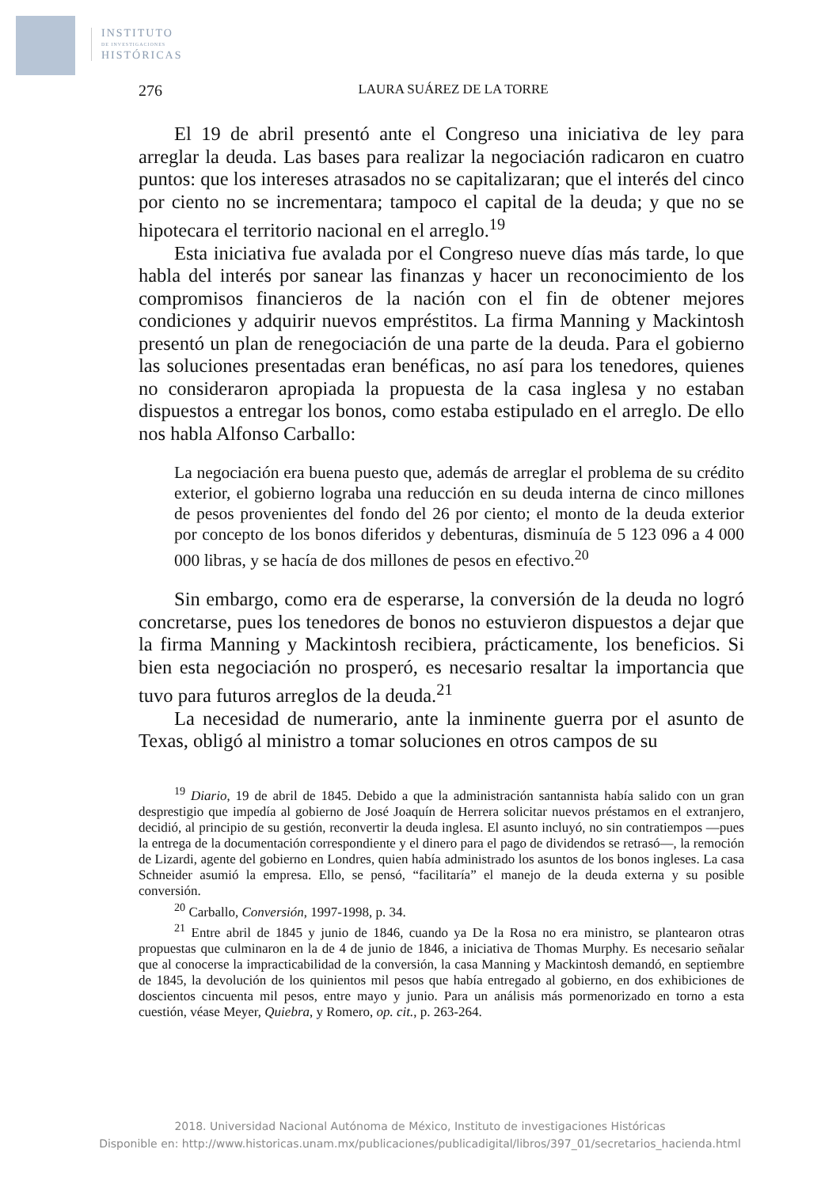INSTITUTO
DE INVESTIGACIONES
HISTÓRICAS
276 LAURA SUÁREZ DE LA TORRE
El 19 de abril presentó ante el Congreso una iniciativa de ley para arreglar la deuda. Las bases para realizar la negociación radicaron en cuatro puntos: que los intereses atrasados no se capitalizaran; que el interés del cinco por ciento no se incrementara; tampoco el capital de la deuda; y que no se hipotecara el territorio nacional en el arreglo.<sup>19</sup>
Esta iniciativa fue avalada por el Congreso nueve días más tarde, lo que habla del interés por sanear las finanzas y hacer un reconocimiento de los compromisos financieros de la nación con el fin de obtener mejores condiciones y adquirir nuevos empréstitos. La firma Manning y Mackintosh presentó un plan de renegociación de una parte de la deuda. Para el gobierno las soluciones presentadas eran benéficas, no así para los tenedores, quienes no consideraron apropiada la propuesta de la casa inglesa y no estaban dispuestos a entregar los bonos, como estaba estipulado en el arreglo. De ello nos habla Alfonso Carballo:
La negociación era buena puesto que, además de arreglar el problema de su crédito exterior, el gobierno lograba una reducción en su deuda interna de cinco millones de pesos provenientes del fondo del 26 por ciento; el monto de la deuda exterior por concepto de los bonos diferidos y debenturas, disminuía de 5 123 096 a 4 000 000 libras, y se hacía de dos millones de pesos en efectivo.<sup>20</sup>
Sin embargo, como era de esperarse, la conversión de la deuda no logró concretarse, pues los tenedores de bonos no estuvieron dispuestos a dejar que la firma Manning y Mackintosh recibiera, prácticamente, los beneficios. Si bien esta negociación no prosperó, es necesario resaltar la importancia que tuvo para futuros arreglos de la deuda.<sup>21</sup>
La necesidad de numerario, ante la inminente guerra por el asunto de Texas, obligó al ministro a tomar soluciones en otros campos de su
<sup>19</sup> Diario, 19 de abril de 1845. Debido a que la administración santannista había salido con un gran desprestigio que impedía al gobierno de José Joaquín de Herrera solicitar nuevos préstamos en el extranjero, decidió, al principio de su gestión, reconvertir la deuda inglesa. El asunto incluyó, no sin contratiempos —pues la entrega de la documentación correspondiente y el dinero para el pago de dividendos se retrasó—, la remoción de Lizardi, agente del gobierno en Londres, quien había administrado los asuntos de los bonos ingleses. La casa Schneider asumió la empresa. Ello, se pensó, “facilitaría” el manejo de la deuda externa y su posible conversión.
<sup>20</sup> Carballo, Conversión, 1997-1998, p. 34.
<sup>21</sup> Entre abril de 1845 y junio de 1846, cuando ya De la Rosa no era ministro, se plantearon otras propuestas que culminaron en la de 4 de junio de 1846, a iniciativa de Thomas Murphy. Es necesario señalar que al conocerse la impracticabilidad de la conversión, la casa Manning y Mackintosh demandó, en septiembre de 1845, la devolución de los quinientos mil pesos que había entregado al gobierno, en dos exhibiciones de doscientos cincuenta mil pesos, entre mayo y junio. Para un análisis más pormenorizado en torno a esta cuestión, véase Meyer, Quiebra, y Romero, op. cit., p. 263-264.
2018. Universidad Nacional Autónoma de México, Instituto de investigaciones Históricas
Disponible en: http://www.historicas.unam.mx/publicaciones/publicadigital/libros/397_01/secretarios_hacienda.html